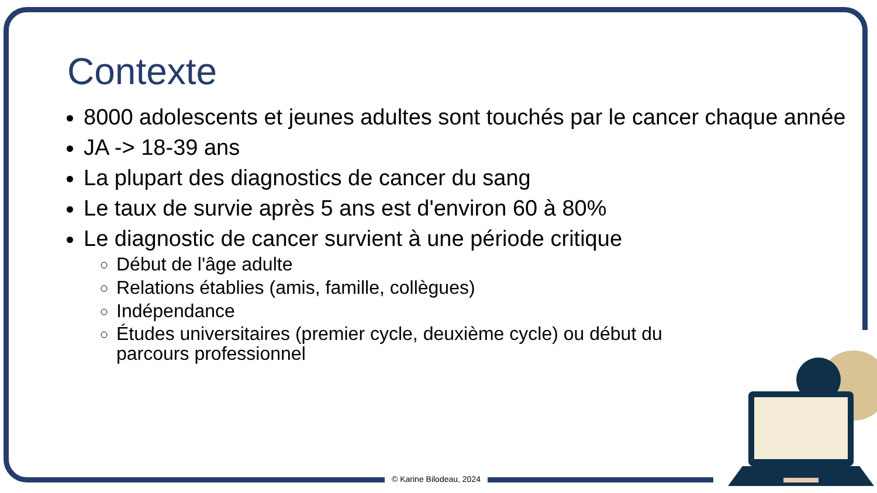Contexte
8000 adolescents et jeunes adultes sont touchés par le cancer chaque année
JA -> 18-39 ans
La plupart des diagnostics de cancer du sang
Le taux de survie après 5 ans est d'environ 60 à 80%
Le diagnostic de cancer survient à une période critique
Début de l'âge adulte
Relations établies (amis, famille, collègues)
Indépendance
Études universitaires (premier cycle, deuxième cycle) ou début du parcours professionnel
© Karine Bilodeau, 2024